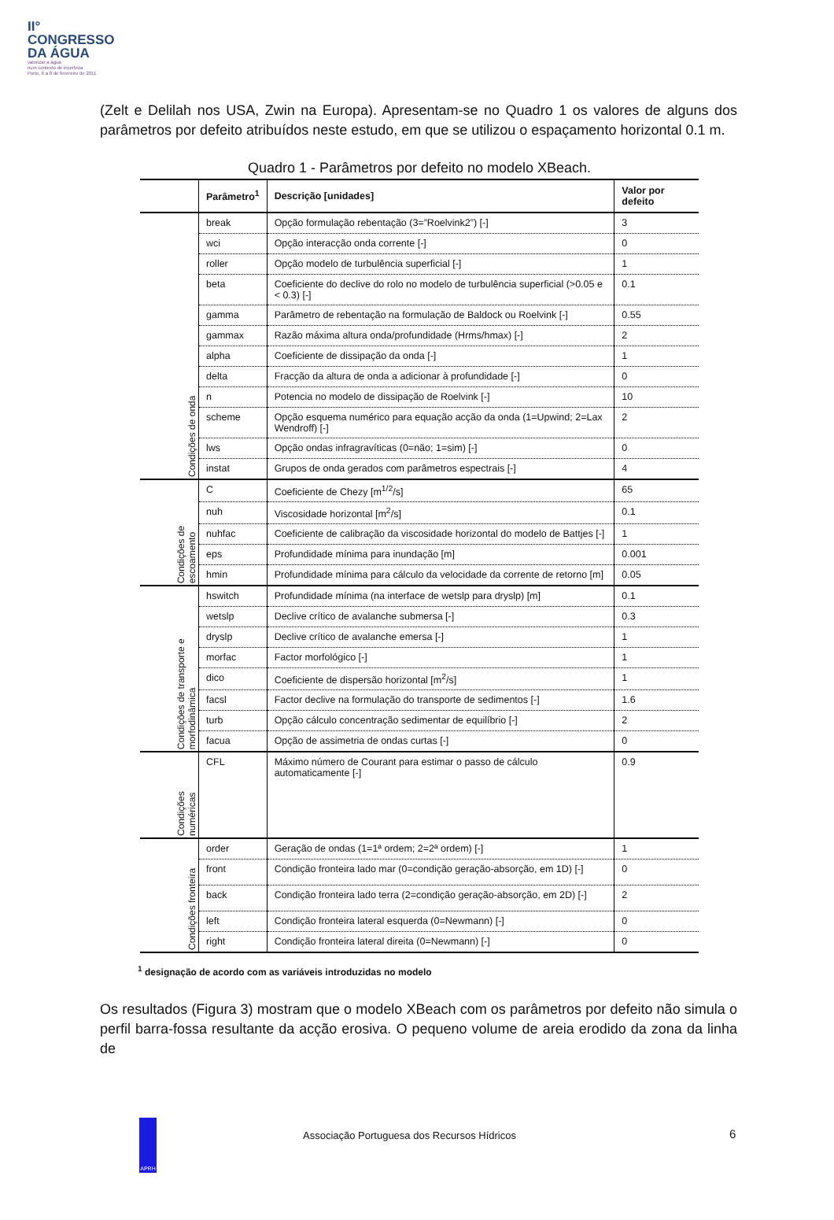II°
CONGRESSO
DA ÁGUA
valorizar a água
num contexto de incerteza
Porto, 6 a 8 de fevereiro de 2011
(Zelt e Delilah nos USA, Zwin na Europa). Apresentam-se no Quadro 1 os valores de alguns dos parâmetros por defeito atribuídos neste estudo, em que se utilizou o espaçamento horizontal 0.1 m.
Quadro 1 - Parâmetros por defeito no modelo XBeach.
| | Parâmetro<sup>1</sup> | Descrição [unidades] | Valor por defeito |
| --- | --- | --- | --- |
| Condições de onda | break | Opção formulação rebentação (3=”Roelvink2”) [-] | 3 |
| | wci | Opção interacção onda corrente [-] | 0 |
| | roller | Opção modelo de turbulência superficial [-] | 1 |
| | beta | Coeficiente do declive do rolo no modelo de turbulência superficial (>0.05 e < 0.3) [-] | 0.1 |
| | gamma | Parâmetro de rebentação na formulação de Baldock ou Roelvink [-] | 0.55 |
| | gammax | Razão máxima altura onda/profundidade (Hrms/hmax) [-] | 2 |
| | alpha | Coeficiente de dissipação da onda [-] | 1 |
| | delta | Fracção da altura de onda a adicionar à profundidade [-] | 0 |
| | n | Potencia no modelo de dissipação de Roelvink [-] | 10 |
| | scheme | Opção esquema numérico para equação acção da onda (1=Upwind; 2=Lax Wendroff) [-] | 2 |
| | lws | Opção ondas infragravíticas (0=não; 1=sim) [-] | 0 |
| | instat | Grupos de onda gerados com parâmetros espectrais [-] | 4 |
| Condições de escoamento | C | Coeficiente de Chezy [m<sup>1/2</sup>/s] | 65 |
| | nuh | Viscosidade horizontal [m<sup>2</sup>/s] | 0.1 |
| | nuhfac | Coeficiente de calibração da viscosidade horizontal do modelo de Battjes [-] | 1 |
| | eps | Profundidade mínima para inundação [m] | 0.001 |
| | hmin | Profundidade mínima para cálculo da velocidade da corrente de retorno [m] | 0.05 |
| Condições de transporte e morfodinâmica | hswitch | Profundidade mínima (na interface de wetslp para dryslp) [m] | 0.1 |
| | wetslp | Declive crítico de avalanche submersa [-] | 0.3 |
| | dryslp | Declive crítico de avalanche emersa [-] | 1 |
| | morfac | Factor morfológico [-] | 1 |
| | dico | Coeficiente de dispersão horizontal [m<sup>2</sup>/s] | 1 |
| | facsl | Factor declive na formulação do transporte de sedimentos [-] | 1.6 |
| | turb | Opção cálculo concentração sedimentar de equilíbrio [-] | 2 |
| | facua | Opção de assimetria de ondas curtas [-] | 0 |
| Condições numéricas | CFL | Máximo número de Courant para estimar o passo de cálculo automaticamente [-] | 0.9 |
| Condições fronteira | order | Geração de ondas (1=1ª ordem; 2=2ª ordem) [-] | 1 |
| | front | Condição fronteira lado mar (0=condição geração-absorção, em 1D) [-] | 0 |
| | back | Condição fronteira lado terra (2=condição geração-absorção, em 2D) [-] | 2 |
| | left | Condição fronteira lateral esquerda (0=Newmann) [-] | 0 |
| | right | Condição fronteira lateral direita (0=Newmann) [-] | 0 |
<sup>1</sup> designação de acordo com as variáveis introduzidas no modelo
Os resultados (Figura 3) mostram que o modelo XBeach com os parâmetros por defeito não simula o perfil barra-fossa resultante da acção erosiva. O pequeno volume de areia erodido da zona da linha de
APRH
Associação Portuguesa dos Recursos Hídricos
6